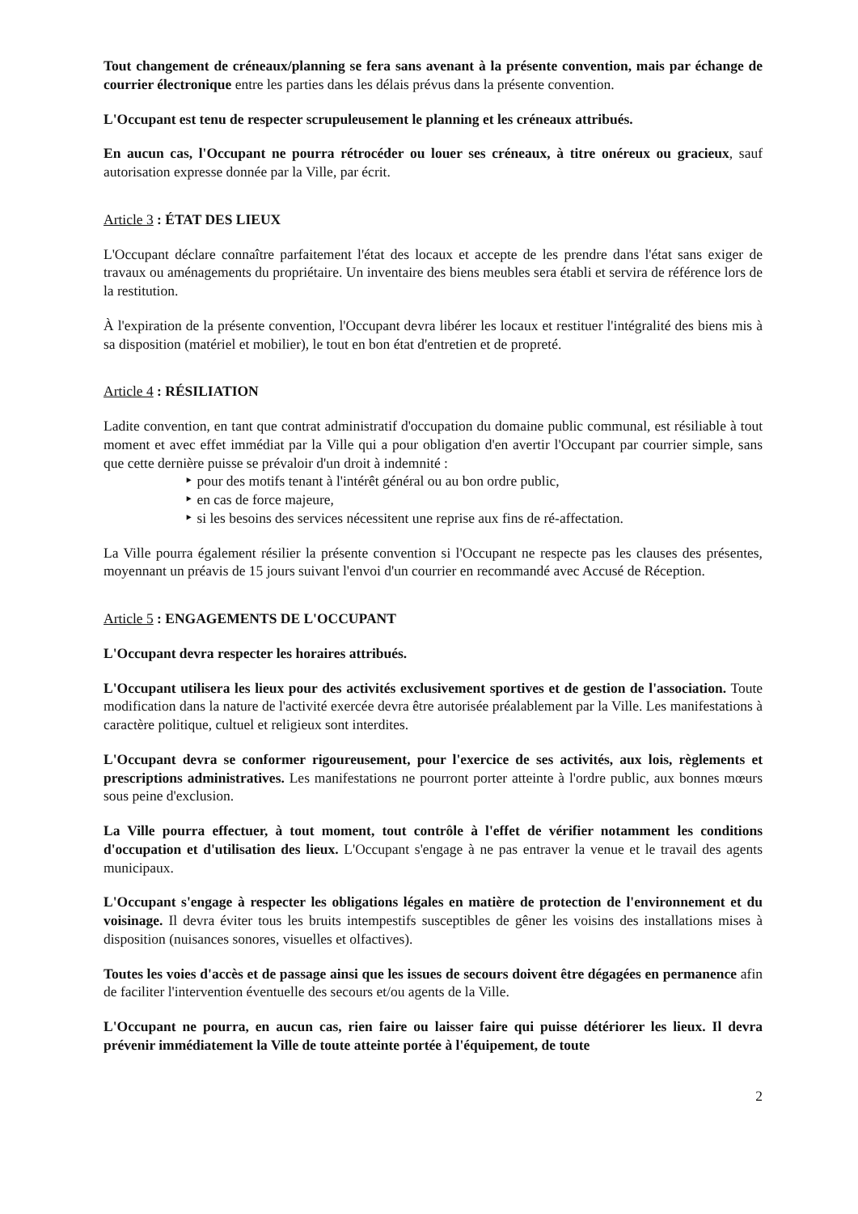Tout changement de créneaux/planning se fera sans avenant à la présente convention, mais par échange de courrier électronique entre les parties dans les délais prévus dans la présente convention.
L'Occupant est tenu de respecter scrupuleusement le planning et les créneaux attribués.
En aucun cas, l'Occupant ne pourra rétrocéder ou louer ses créneaux, à titre onéreux ou gracieux, sauf autorisation expresse donnée par la Ville, par écrit.
Article 3 : ÉTAT DES LIEUX
L'Occupant déclare connaître parfaitement l'état des locaux et accepte de les prendre dans l'état sans exiger de travaux ou aménagements du propriétaire. Un inventaire des biens meubles sera établi et servira de référence lors de la restitution.
À l'expiration de la présente convention, l'Occupant devra libérer les locaux et restituer l'intégralité des biens mis à sa disposition (matériel et mobilier), le tout en bon état d'entretien et de propreté.
Article 4 : RÉSILIATION
Ladite convention, en tant que contrat administratif d'occupation du domaine public communal, est résiliable à tout moment et avec effet immédiat par la Ville qui a pour obligation d'en avertir l'Occupant par courrier simple, sans que cette dernière puisse se prévaloir d'un droit à indemnité :
‣ pour des motifs tenant à l'intérêt général ou au bon ordre public,
‣ en cas de force majeure,
‣ si les besoins des services nécessitent une reprise aux fins de ré-affectation.
La Ville pourra également résilier la présente convention si l'Occupant ne respecte pas les clauses des présentes, moyennant un préavis de 15 jours suivant l'envoi d'un courrier en recommandé avec Accusé de Réception.
Article 5 : ENGAGEMENTS DE L'OCCUPANT
L'Occupant devra respecter les horaires attribués.
L'Occupant utilisera les lieux pour des activités exclusivement sportives et de gestion de l'association. Toute modification dans la nature de l'activité exercée devra être autorisée préalablement par la Ville. Les manifestations à caractère politique, cultuel et religieux sont interdites.
L'Occupant devra se conformer rigoureusement, pour l'exercice de ses activités, aux lois, règlements et prescriptions administratives. Les manifestations ne pourront porter atteinte à l'ordre public, aux bonnes mœurs sous peine d'exclusion.
La Ville pourra effectuer, à tout moment, tout contrôle à l'effet de vérifier notamment les conditions d'occupation et d'utilisation des lieux. L'Occupant s'engage à ne pas entraver la venue et le travail des agents municipaux.
L'Occupant s'engage à respecter les obligations légales en matière de protection de l'environnement et du voisinage. Il devra éviter tous les bruits intempestifs susceptibles de gêner les voisins des installations mises à disposition (nuisances sonores, visuelles et olfactives).
Toutes les voies d'accès et de passage ainsi que les issues de secours doivent être dégagées en permanence afin de faciliter l'intervention éventuelle des secours et/ou agents de la Ville.
L'Occupant ne pourra, en aucun cas, rien faire ou laisser faire qui puisse détériorer les lieux. Il devra prévenir immédiatement la Ville de toute atteinte portée à l'équipement, de toute
2